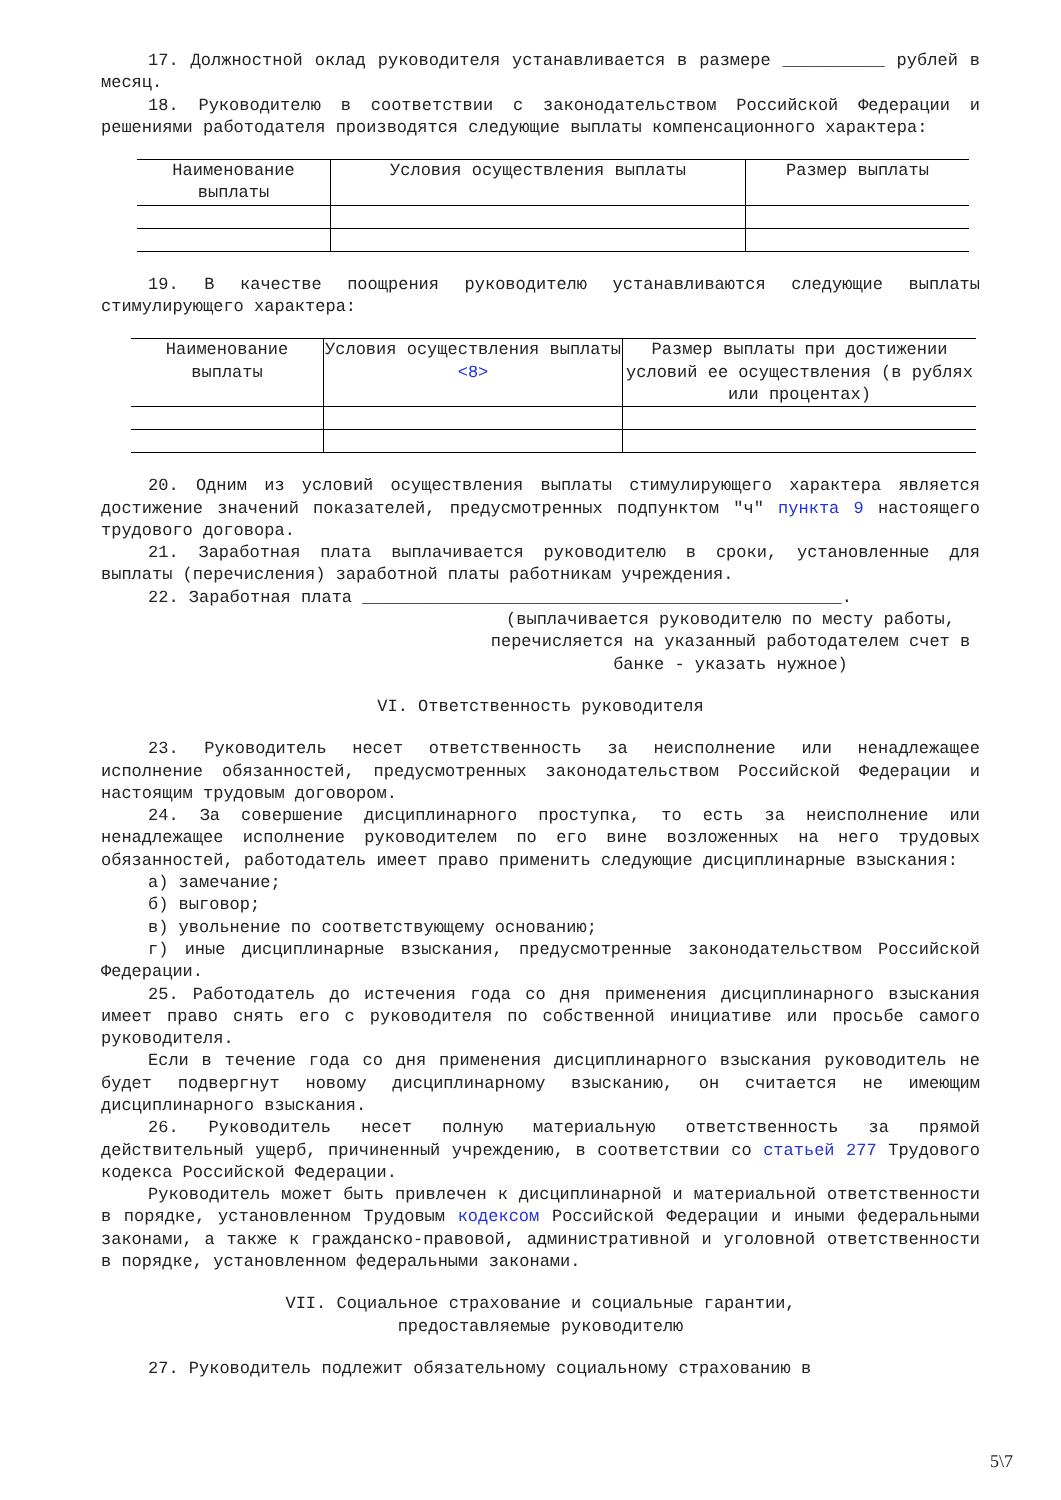17. Должностной оклад руководителя устанавливается в размере __________ рублей в месяц.
18. Руководителю в соответствии с законодательством Российской Федерации и решениями работодателя производятся следующие выплаты компенсационного характера:
| Наименование выплаты | Условия осуществления выплаты | Размер выплаты |
19. В качестве поощрения руководителю устанавливаются следующие выплаты стимулирующего характера:
| Наименование выплаты | Условия осуществления выплаты <8> | Размер выплаты при достижении условий ее осуществления (в рублях или процентах) |
20. Одним из условий осуществления выплаты стимулирующего характера является достижение значений показателей, предусмотренных подпунктом "ч" пункта 9 настоящего трудового договора.
21. Заработная плата выплачивается руководителю в сроки, установленные для выплаты (перечисления) заработной платы работникам учреждения.
22. Заработная плата _______________________________________________.
(выплачивается руководителю по месту работы, перечисляется на указанный работодателем счет в банке - указать нужное)
VI. Ответственность руководителя
23. Руководитель несет ответственность за неисполнение или ненадлежащее исполнение обязанностей, предусмотренных законодательством Российской Федерации и настоящим трудовым договором.
24. За совершение дисциплинарного проступка, то есть за неисполнение или ненадлежащее исполнение руководителем по его вине возложенных на него трудовых обязанностей, работодатель имеет право применить следующие дисциплинарные взыскания:
а) замечание;
б) выговор;
в) увольнение по соответствующему основанию;
г) иные дисциплинарные взыскания, предусмотренные законодательством Российской Федерации.
25. Работодатель до истечения года со дня применения дисциплинарного взыскания имеет право снять его с руководителя по собственной инициативе или просьбе самого руководителя.
Если в течение года со дня применения дисциплинарного взыскания руководитель не будет подвергнут новому дисциплинарному взысканию, он считается не имеющим дисциплинарного взыскания.
26. Руководитель несет полную материальную ответственность за прямой действительный ущерб, причиненный учреждению, в соответствии со статьей 277 Трудового кодекса Российской Федерации.
Руководитель может быть привлечен к дисциплинарной и материальной ответственности в порядке, установленном Трудовым кодексом Российской Федерации и иными федеральными законами, а также к гражданско-правовой, административной и уголовной ответственности в порядке, установленном федеральными законами.
VII. Социальное страхование и социальные гарантии,
предоставляемые руководителю
27. Руководитель подлежит обязательному социальному страхованию в
5\7